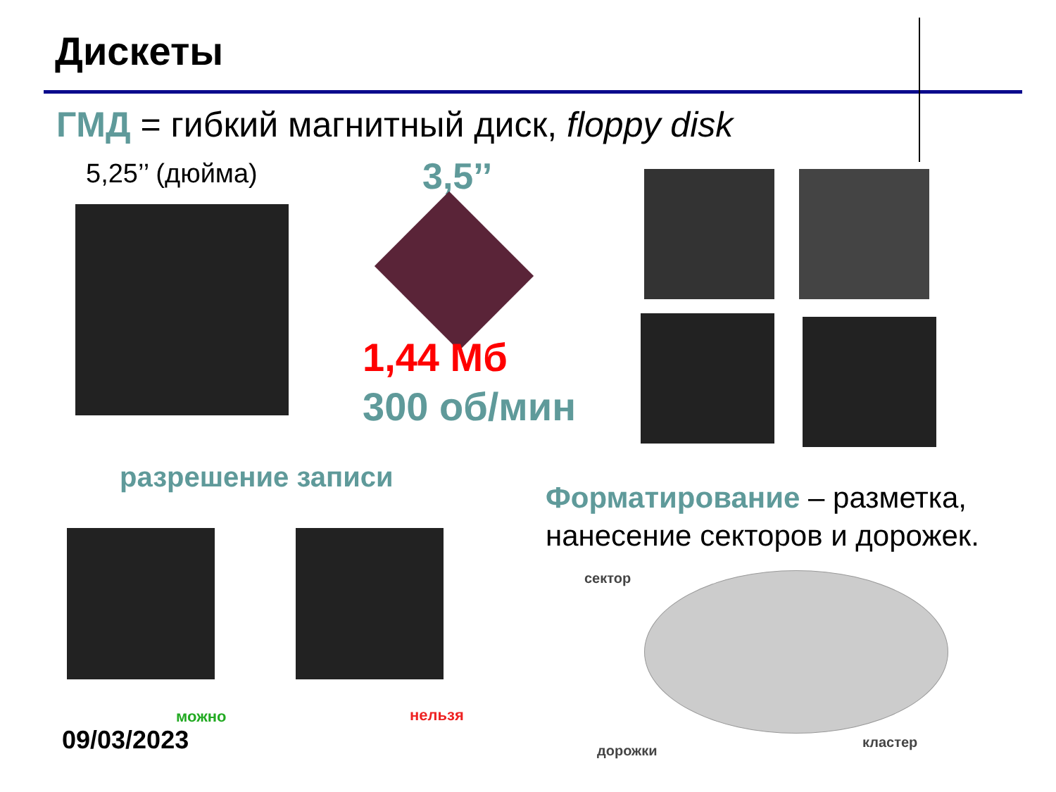Дискеты
ГМД = гибкий магнитный диск, floppy disk
5,25’’ (дюйма) 3,5’’
1,44 Мб
300 об/мин
разрешение записи
Форматирование – разметка,
нанесение секторов и дорожек.
можно нельзя
09/03/2023
сектор
дорожки
кластер